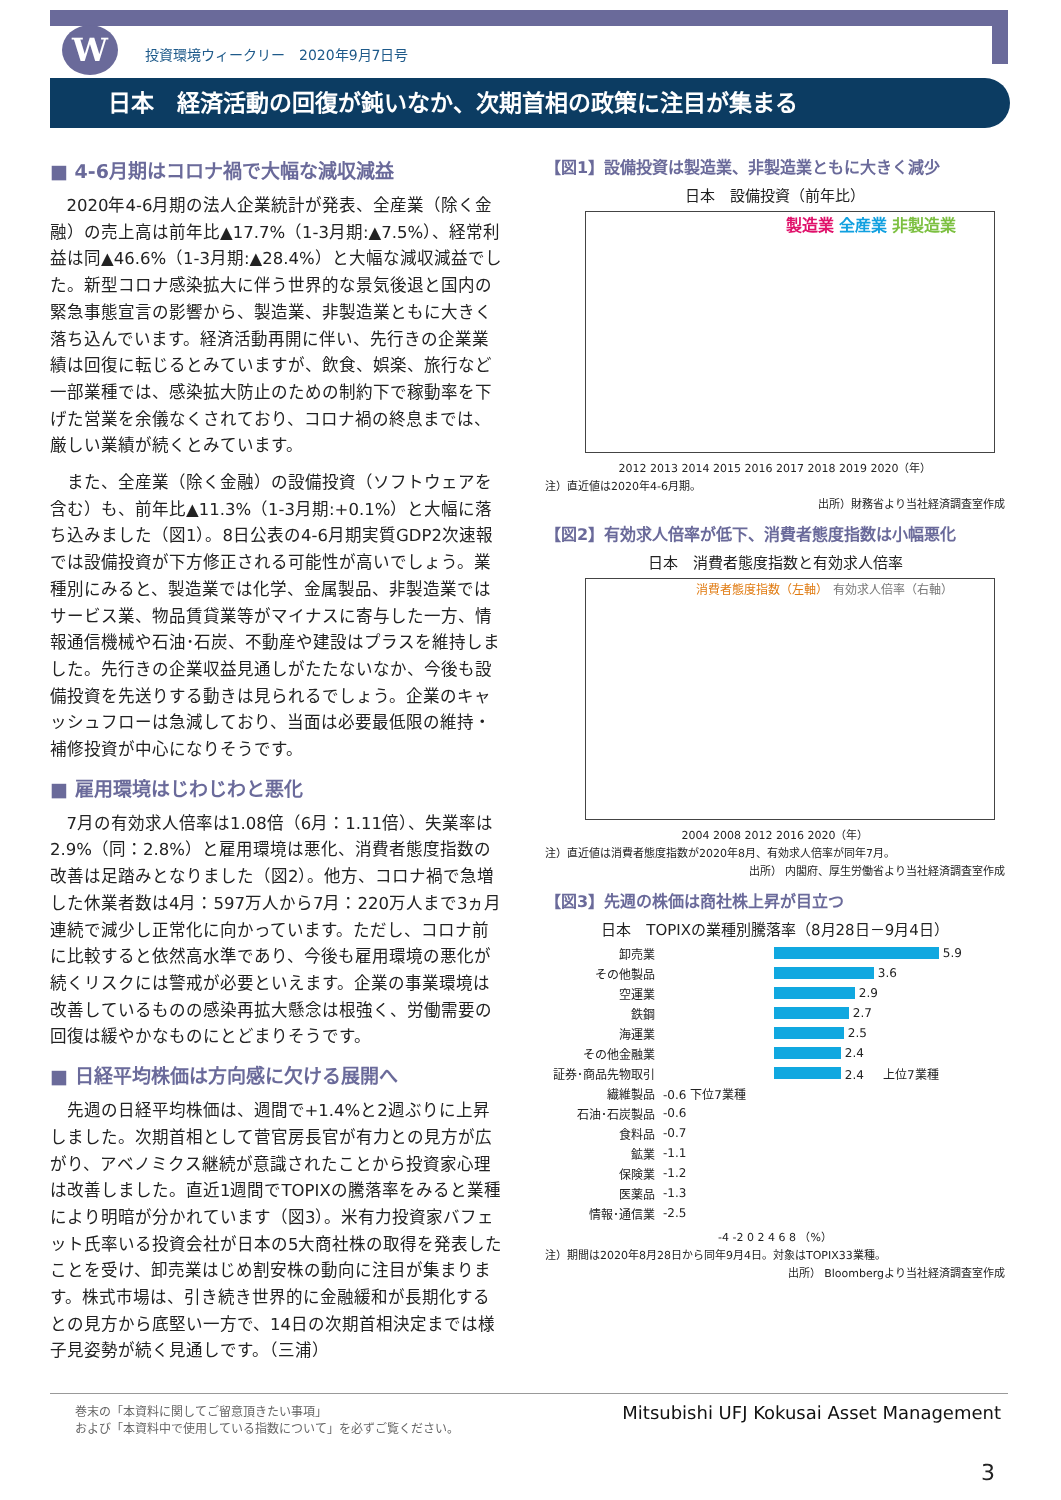W
投資環境ウィークリー　2020年9月7日号
日本　経済活動の回復が鈍いなか、次期首相の政策に注目が集まる
■ 4-6月期はコロナ禍で大幅な減収減益
2020年4-6月期の法人企業統計が発表、全産業（除く金融）の売上高は前年比▲17.7%（1-3月期:▲7.5%）、経常利益は同▲46.6%（1-3月期:▲28.4%）と大幅な減収減益でした。新型コロナ感染拡大に伴う世界的な景気後退と国内の緊急事態宣言の影響から、製造業、非製造業ともに大きく落ち込んでいます。経済活動再開に伴い、先行きの企業業績は回復に転じるとみていますが、飲食、娯楽、旅行など一部業種では、感染拡大防止のための制約下で稼動率を下げた営業を余儀なくされており、コロナ禍の終息までは、厳しい業績が続くとみています。
また、全産業（除く金融）の設備投資（ソフトウェアを含む）も、前年比▲11.3%（1-3月期:+0.1%）と大幅に落ち込みました（図1）。8日公表の4-6月期実質GDP2次速報では設備投資が下方修正される可能性が高いでしょう。業種別にみると、製造業では化学、金属製品、非製造業ではサービス業、物品賃貸業等がマイナスに寄与した一方、情報通信機械や石油･石炭、不動産や建設はプラスを維持しました。先行きの企業収益見通しがたたないなか、今後も設備投資を先送りする動きは見られるでしょう。企業のキャッシュフローは急減しており、当面は必要最低限の維持・補修投資が中心になりそうです。
■ 雇用環境はじわじわと悪化
7月の有効求人倍率は1.08倍（6月：1.11倍）、失業率は2.9%（同：2.8%）と雇用環境は悪化、消費者態度指数の改善は足踏みとなりました（図2）。他方、コロナ禍で急増した休業者数は4月：597万人から7月：220万人まで3ヵ月連続で減少し正常化に向かっています。ただし、コロナ前に比較すると依然高水準であり、今後も雇用環境の悪化が続くリスクには警戒が必要といえます。企業の事業環境は改善しているものの感染再拡大懸念は根強く、労働需要の回復は緩やかなものにとどまりそうです。
■ 日経平均株価は方向感に欠ける展開へ
先週の日経平均株価は、週間で+1.4%と2週ぶりに上昇しました。次期首相として菅官房長官が有力との見方が広がり、アベノミクス継続が意識されたことから投資家心理は改善しました。直近1週間でTOPIXの騰落率をみると業種により明暗が分かれています（図3）。米有力投資家バフェット氏率いる投資会社が日本の5大商社株の取得を発表したことを受け、卸売業はじめ割安株の動向に注目が集まります。株式市場は、引き続き世界的に金融緩和が長期化するとの見方から底堅い一方で、14日の次期首相決定までは様子見姿勢が続く見通しです。（三浦）
【図1】設備投資は製造業、非製造業ともに大きく減少
日本　設備投資（前年比）
製造業 全産業 非製造業
2012 2013 2014 2015 2016 2017 2018 2019 2020（年）
注）直近値は2020年4-6月期。
出所）財務省より当社経済調査室作成
【図2】有効求人倍率が低下、消費者態度指数は小幅悪化
日本　消費者態度指数と有効求人倍率
消費者態度指数（左軸） 有効求人倍率（右軸）
2004 2008 2012 2016 2020（年）
注）直近値は消費者態度指数が2020年8月、有効求人倍率が同年7月。
出所） 内閣府、厚生労働省より当社経済調査室作成
【図3】先週の株価は商社株上昇が目立つ
日本　TOPIXの業種別騰落率（8月28日－9月4日）
卸売業 5.9
その他製品 3.6
空運業 2.9
鉄鋼 2.7
海運業 2.5
その他金融業 2.4
証券･商品先物取引 2.4 上位7業種
繊維製品 -0.6 下位7業種
石油･石炭製品 -0.6
食料品 -0.7
鉱業 -1.1
保険業 -1.2
医薬品 -1.3
情報･通信業 -2.5
-4 -2 0 2 4 6 8 （%）
注）期間は2020年8月28日から同年9月4日。対象はTOPIX33業種。
出所） Bloombergより当社経済調査室作成
巻末の「本資料に関してご留意頂きたい事項」
および「本資料中で使用している指数について」を必ずご覧ください。
Mitsubishi UFJ Kokusai Asset Management
3